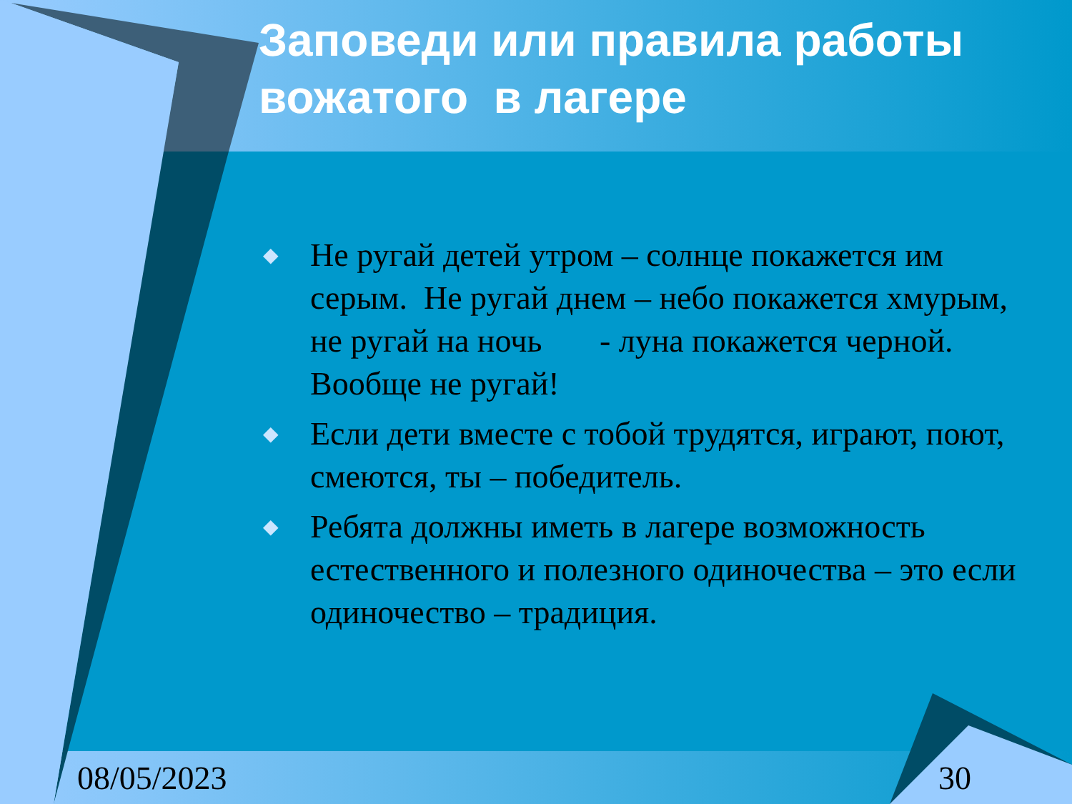Заповеди или правила работы вожатого в лагере
◆ Не ругай детей утром – солнце покажется им серым. Не ругай днем – небо покажется хмурым, не ругай на ночь - луна покажется черной. Вообще не ругай!
◆ Если дети вместе с тобой трудятся, играют, поют, смеются, ты – победитель.
◆ Ребята должны иметь в лагере возможность естественного и полезного одиночества – это если одиночество – традиция.
08/05/2023 30